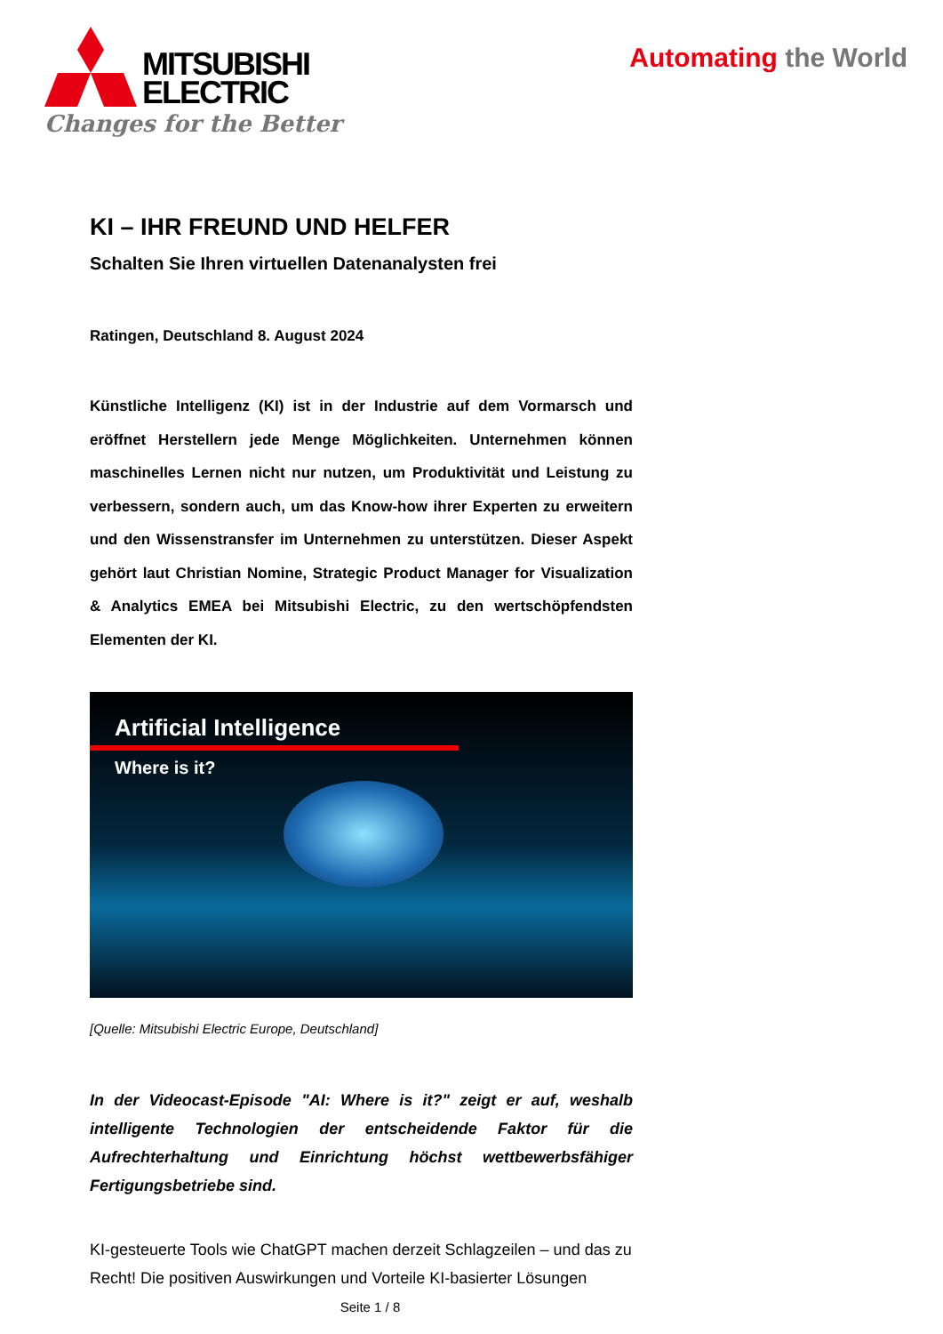MITSUBISHI
ELECTRIC
Changes for the Better
Automating the World
KI – IHR FREUND UND HELFER
Schalten Sie Ihren virtuellen Datenanalysten frei
Ratingen, Deutschland 8. August 2024
Künstliche Intelligenz (KI) ist in der Industrie auf dem Vormarsch und eröffnet Herstellern jede Menge Möglichkeiten. Unternehmen können maschinelles Lernen nicht nur nutzen, um Produktivität und Leistung zu verbessern, sondern auch, um das Know-how ihrer Experten zu erweitern und den Wissenstransfer im Unternehmen zu unterstützen. Dieser Aspekt gehört laut Christian Nomine, Strategic Product Manager for Visualization & Analytics EMEA bei Mitsubishi Electric, zu den wertschöpfendsten Elementen der KI.
Artificial Intelligence
Where is it?
[Quelle: Mitsubishi Electric Europe, Deutschland]
In der Videocast-Episode "AI: Where is it?" zeigt er auf, weshalb intelligente Technologien der entscheidende Faktor für die Aufrechterhaltung und Einrichtung höchst wettbewerbsfähiger Fertigungsbetriebe sind.
KI-gesteuerte Tools wie ChatGPT machen derzeit Schlagzeilen – und das zu Recht! Die positiven Auswirkungen und Vorteile KI-basierter Lösungen
Seite 1 / 8